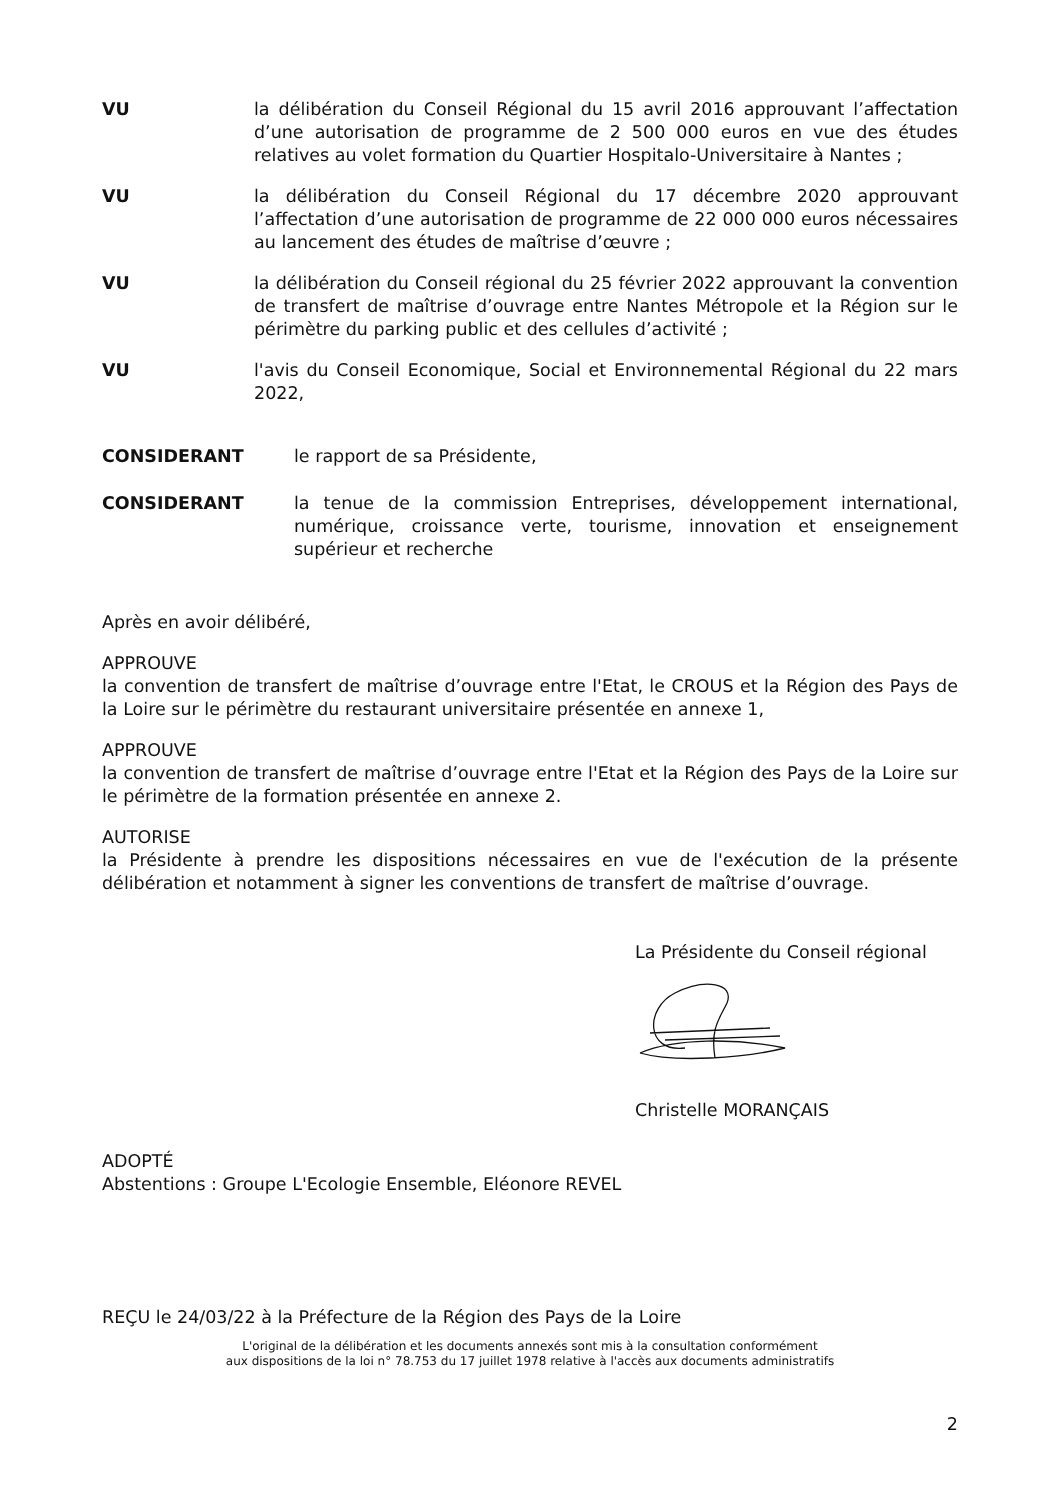VU la délibération du Conseil Régional du 15 avril 2016 approuvant l’affectation d’une autorisation de programme de 2 500 000 euros en vue des études relatives au volet formation du Quartier Hospitalo-Universitaire à Nantes ;
VU la délibération du Conseil Régional du 17 décembre 2020 approuvant l’affectation d’une autorisation de programme de 22 000 000 euros nécessaires au lancement des études de maîtrise d’œuvre ;
VU la délibération du Conseil régional du 25 février 2022 approuvant la convention de transfert de maîtrise d’ouvrage entre Nantes Métropole et la Région sur le périmètre du parking public et des cellules d’activité ;
VU l'avis du Conseil Economique, Social et Environnemental Régional du 22 mars 2022,
CONSIDERANT le rapport de sa Présidente,
CONSIDERANT la tenue de la commission Entreprises, développement international, numérique, croissance verte, tourisme, innovation et enseignement supérieur et recherche
Après en avoir délibéré,
APPROUVE
la convention de transfert de maîtrise d’ouvrage entre l'Etat, le CROUS et la Région des Pays de la Loire sur le périmètre du restaurant universitaire présentée en annexe 1,
APPROUVE
la convention de transfert de maîtrise d’ouvrage entre l'Etat et la Région des Pays de la Loire sur le périmètre de la formation présentée en annexe 2.
AUTORISE
la Présidente à prendre les dispositions nécessaires en vue de l'exécution de la présente délibération et notamment à signer les conventions de transfert de maîtrise d’ouvrage.
La Présidente du Conseil régional
Christelle MORANÇAIS
ADOPTÉ
Abstentions : Groupe L'Ecologie Ensemble, Eléonore REVEL
REÇU le 24/03/22 à la Préfecture de la Région des Pays de la Loire
L'original de la délibération et les documents annexés sont mis à la consultation conformément
aux dispositions de la loi n° 78.753 du 17 juillet 1978 relative à l'accès aux documents administratifs
2